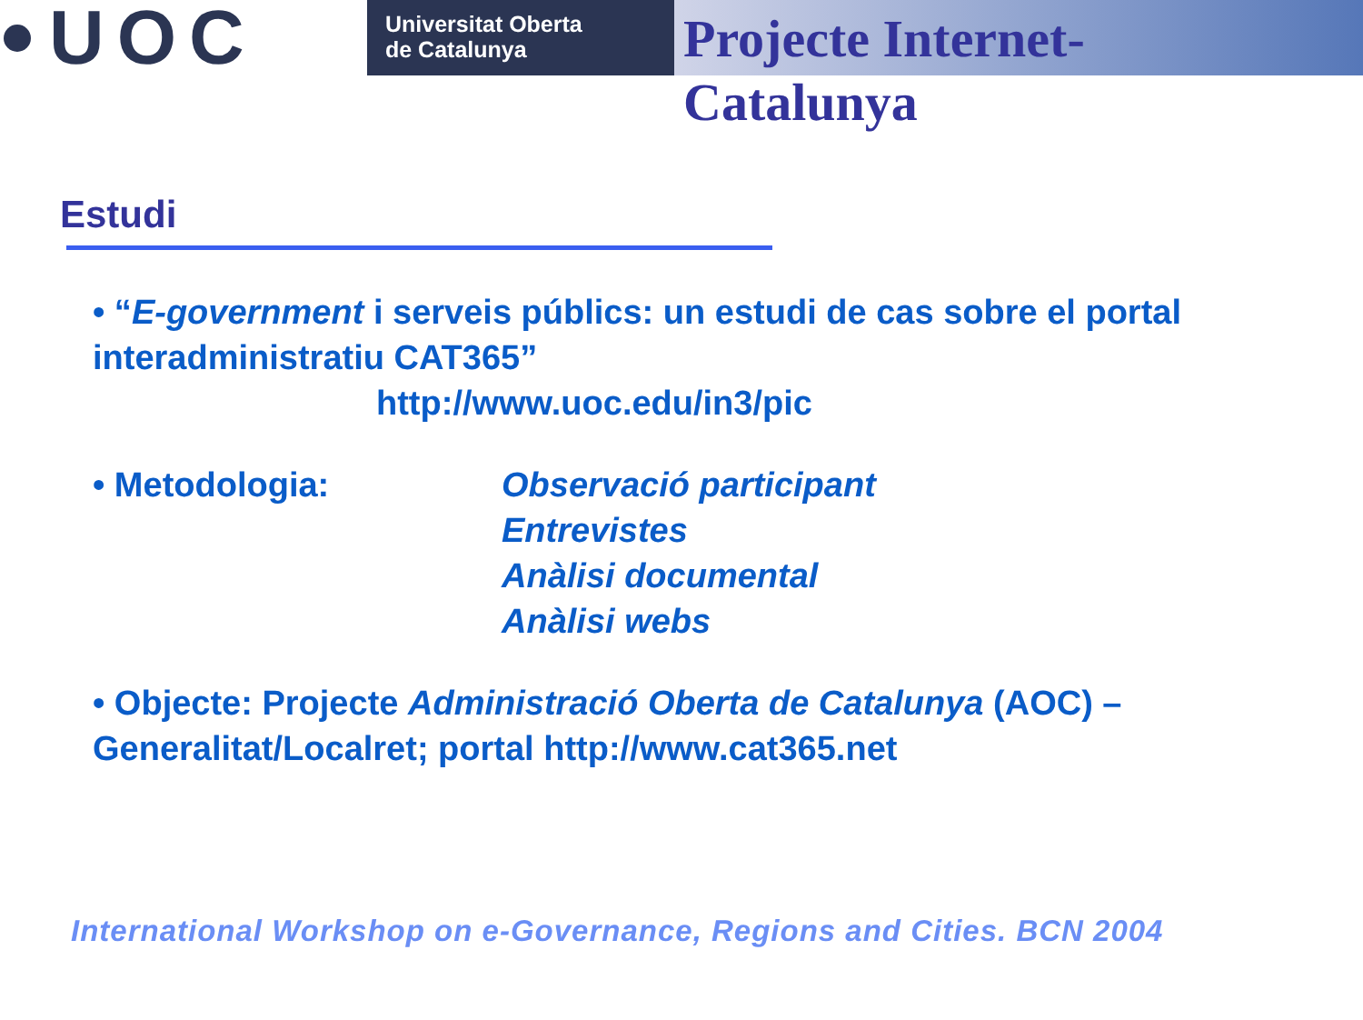UOC
Universitat Oberta
de Catalunya
Projecte Internet-Catalunya
Estudi
• “E-government i serveis públics: un estudi de cas sobre el portal interadministratiu CAT365”
http://www.uoc.edu/in3/pic
• Metodologia: Observació participant
Entrevistes
Anàlisi documental
Anàlisi webs
• Objecte: Projecte Administració Oberta de Catalunya (AOC) – Generalitat/Localret; portal http://www.cat365.net
International Workshop on e-Governance, Regions and Cities. BCN 2004